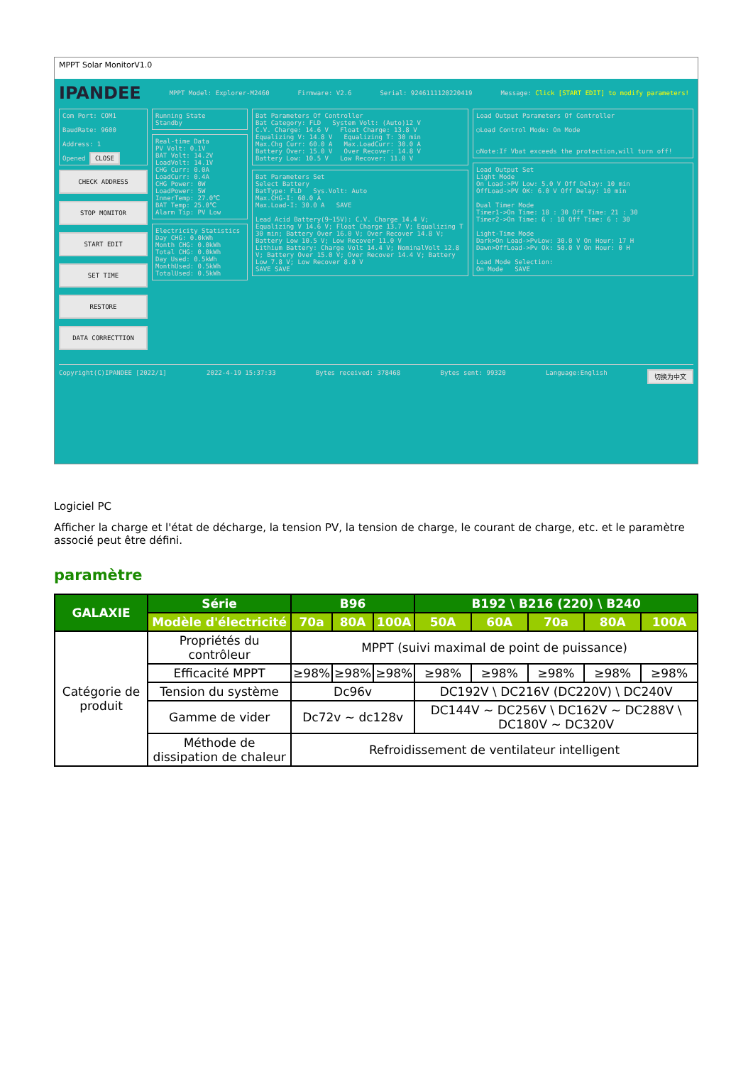MPPT Solar MonitorV1.0
IPANDEE MPPT Model: Explorer-M2460 Firmware: V2.6 Serial: 9246111120220419 Message: Click [START EDIT] to modify parameters!
Com Port: COM1
BaudRate: 9600
Address: 1
Opened CLOSE
CHECK ADDRESS
STOP MONITOR
START EDIT
SET TIME
RESTORE
DATA CORRECTTION
Running State
Standby
Real-time Data
PV Volt: 0.1V
BAT Volt: 14.2V
LoadVolt: 14.1V
CHG Curr: 0.0A
LoadCurr: 0.4A
CHG Power: 0W
LoadPower: 5W
InnerTemp: 27.0℃
BAT Temp: 25.0℃
Alarm Tip: PV Low
Electricity Statistics
Day CHG: 0.0kWh
Month CHG: 0.0kWh
Total CHG: 0.0kWh
Day Used: 0.5kWh
MonthUsed: 0.5kWh
TotalUsed: 0.5kWh
Bat Parameters Of Controller
Bat Category: FLD System Volt: (Auto)12 V
C.V. Charge: 14.6 V Float Charge: 13.8 V
Equalizing V: 14.8 V Equalizing T: 30 min
Max.Chg Curr: 60.0 A Max.LoadCurr: 30.0 A
Battery Over: 15.0 V Over Recover: 14.8 V
Battery Low: 10.5 V Low Recover: 11.0 V
Bat Parameters Set
Select Battery
BatType: FLD Sys.Volt: Auto
Max.CHG-I: 60.0 A
Max.Load-I: 30.0 A SAVE
Lead Acid Battery(9~15V): C.V. Charge 14.4 V; Equalizing V 14.6 V; Float Charge 13.7 V; Equalizing T 30 min; Battery Over 16.0 V; Over Recover 14.8 V; Battery Low 10.5 V; Low Recover 11.0 V
Lithium Battery: Charge Volt 14.4 V; NominalVolt 12.8 V; Battery Over 15.0 V; Over Recover 14.4 V; Battery Low 7.8 V; Low Recover 8.0 V
SAVE SAVE
Load Output Parameters Of Controller
○Load Control Mode: On Mode
○Note:If Vbat exceeds the protection,will turn off!
Load Output Set
Light Mode
On Load->PV Low: 5.0 V Off Delay: 10 min
OffLoad->PV OK: 6.0 V Off Delay: 10 min
Dual Timer Mode
Timer1->On Time: 18 : 30 Off Time: 21 : 30
Timer2->On Time: 6 : 10 Off Time: 6 : 30
Light-Time Mode
Dark>On Load->PvLow: 30.0 V On Hour: 17 H
Dawn>OffLoad->Pv Ok: 50.0 V On Hour: 0 H
Load Mode Selection:
On Mode SAVE
Copyright(C)IPANDEE [2022/1] 2022-4-19 15:37:33 Bytes received: 378468 Bytes sent: 99320 Language:English 切换为中文
Logiciel PC
Afficher la charge et l'état de décharge, la tension PV, la tension de charge, le courant de charge, etc. et le paramètre associé peut être défini.
paramètre
| GALAXIE | Série | B96 | | | B192 \ B216 (220) \ B240 | | | | |
| --- | --- | --- | --- | --- | --- | --- | --- | --- | --- |
| | Modèle d'électricité | 70a | 80A | 100A | 50A | 60A | 70a | 80A | 100A |
| Catégorie de produit | Propriétés du contrôleur | MPPT (suivi maximal de point de puissance) | | | | | | | |
| | Efficacité MPPT | ≥98% | ≥98% | ≥98% | ≥98% | ≥98% | ≥98% | ≥98% | ≥98% |
| | Tension du système | Dc96v | | | DC192V \ DC216V (DC220V) \ DC240V | | | | |
| | Gamme de vider | Dc72v ~ dc128v | | | DC144V ~ DC256V \ DC162V ~ DC288V \ DC180V ~ DC320V | | | | |
| | Méthode de dissipation de chaleur | Refroidissement de ventilateur intelligent | | | | | | | |